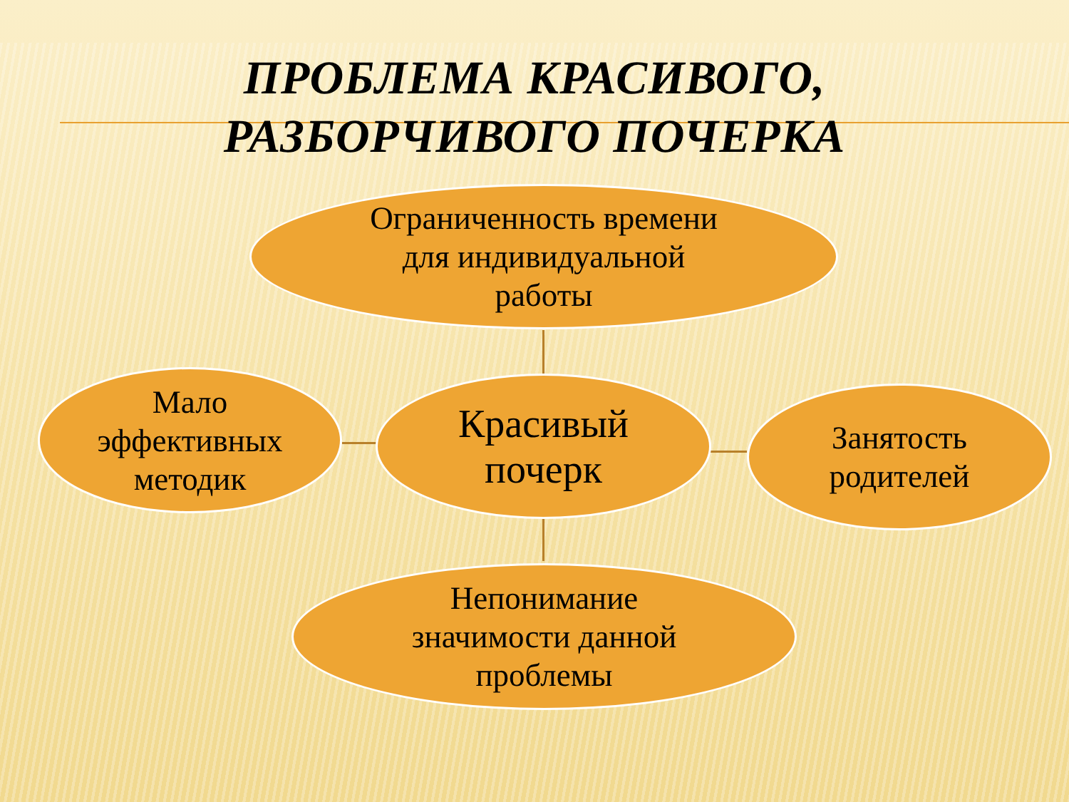ПРОБЛЕМА КРАСИВОГО,
РАЗБОРЧИВОГО ПОЧЕРКА
Ограниченность времени
для индивидуальной
работы
Мало
эффективных
методик
Красивый
почерк
Занятость
родителей
Непонимание
значимости данной
проблемы